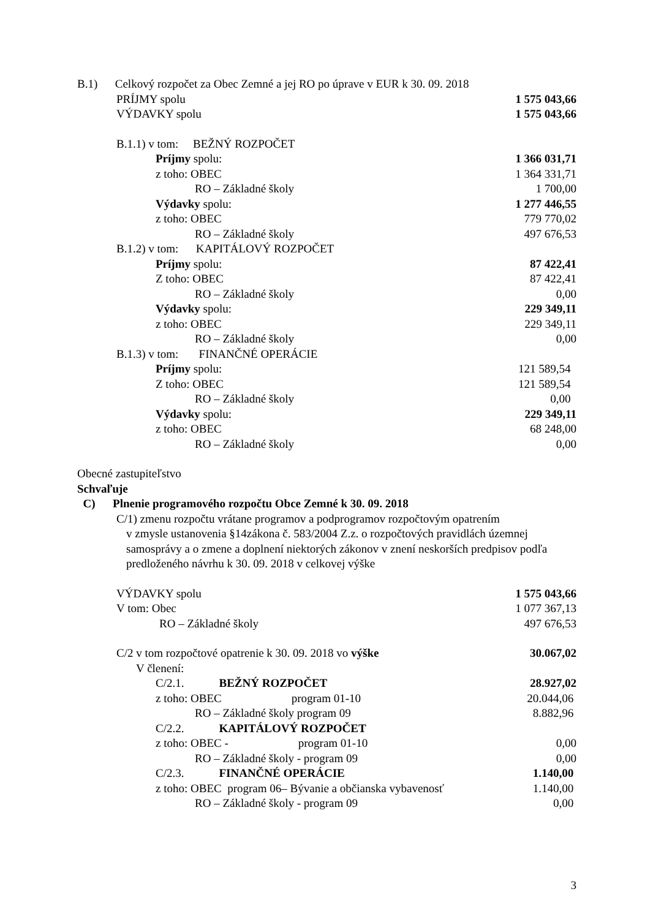B.1) Celkový rozpočet za Obec Zemné a jej RO po úprave v EUR k 30. 09. 2018
PRÍJMY spolu 1 575 043,66
VÝDAVKY spolu 1 575 043,66
B.1.1) v tom: BEŽNÝ ROZPOČET
Príjmy spolu: 1 366 031,71
z toho: OBEC 1 364 331,71
RO – Základné školy 1 700,00
Výdavky spolu: 1 277 446,55
z toho: OBEC 779 770,02
RO – Základné školy 497 676,53
B.1.2) v tom: KAPITÁLOVÝ ROZPOČET
Príjmy spolu: 87 422,41
Z toho: OBEC 87 422,41
RO – Základné školy 0,00
Výdavky spolu: 229 349,11
z toho: OBEC 229 349,11
RO – Základné školy 0,00
B.1.3) v tom: FINANČNÉ OPERÁCIE
Príjmy spolu: 121 589,54
Z toho: OBEC 121 589,54
RO – Základné školy 0,00
Výdavky spolu: 229 349,11
z toho: OBEC 68 248,00
RO – Základné školy 0,00
Obecné zastupiteľstvo
Schvaľuje
C) Plnenie programového rozpočtu Obce Zemné k 30. 09. 2018
C/1) zmenu rozpočtu vrátane programov a podprogramov rozpočtovým opatrením
v zmysle ustanovenia §14zákona č. 583/2004 Z.z. o rozpočtových pravidlách územnej samosprávy a o zmene a doplnení niektorých zákonov v znení neskorších predpisov podľa predloženého návrhu k 30. 09. 2018 v celkovej výške
VÝDAVKY spolu 1 575 043,66
V tom: Obec 1 077 367,13
RO – Základné školy 497 676,53
C/2 v tom rozpočtové opatrenie k 30. 09. 2018 vo výške 30.067,02
V členení:
C/2.1. BEŽNÝ ROZPOČET 28.927,02
z toho: OBEC program 01-10 20.044,06
RO – Základné školy program 09 8.882,96
C/2.2. KAPITÁLOVÝ ROZPOČET
z toho: OBEC - program 01-10 0,00
RO – Základné školy - program 09 0,00
C/2.3. FINANČNÉ OPERÁCIE 1.140,00
z toho: OBEC program 06– Bývanie a občianska vybavenosť 1.140,00
RO – Základné školy - program 09 0,00
3